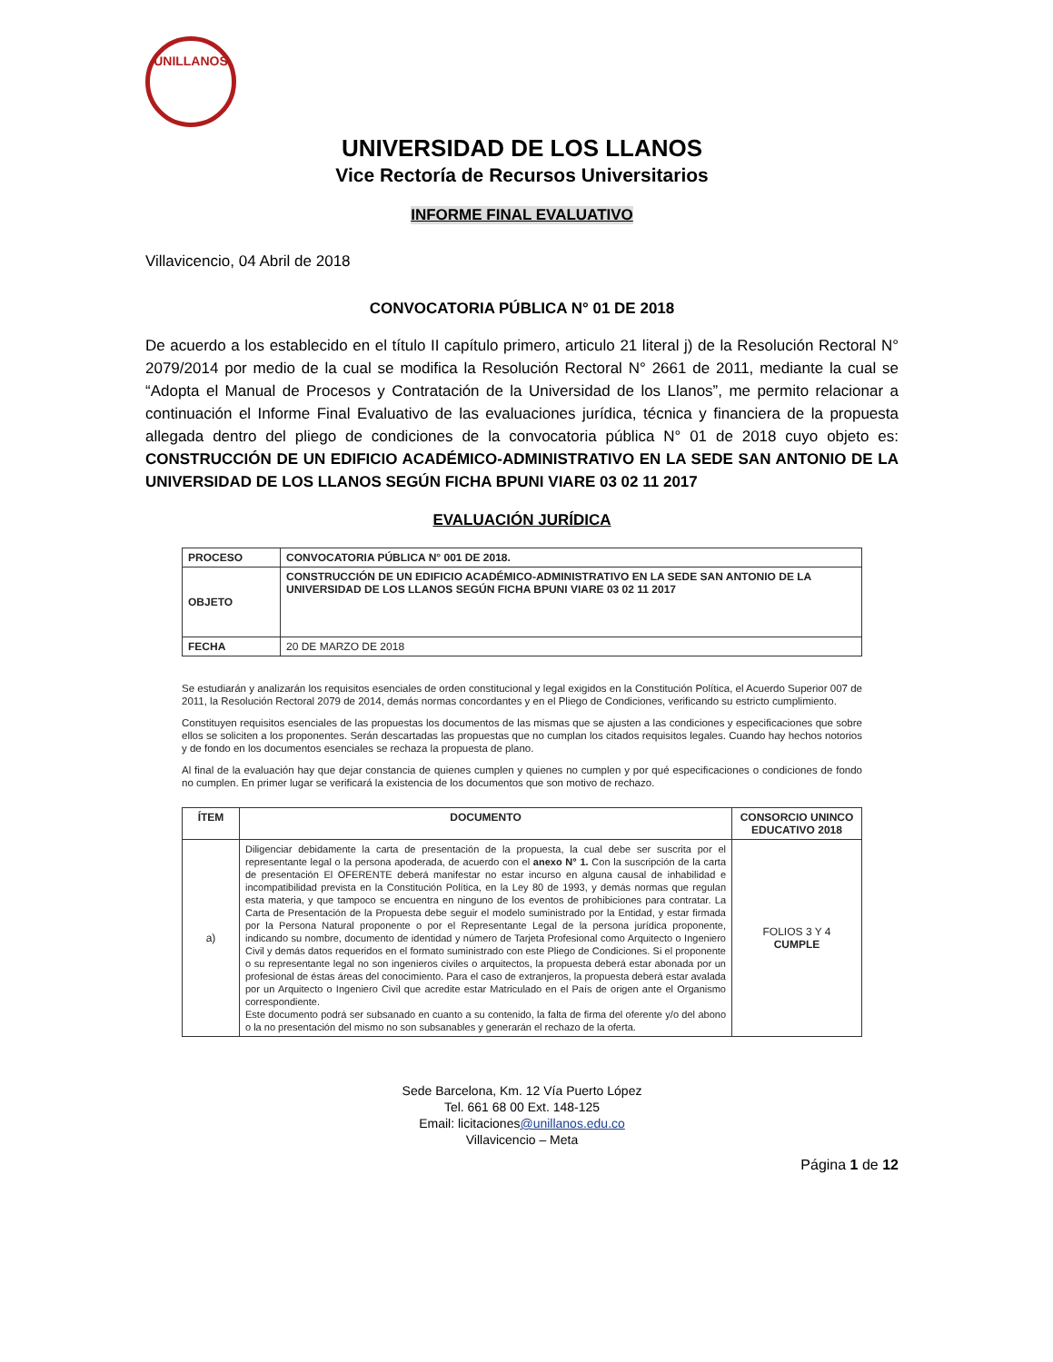UNILLANOS
UNIVERSIDAD DE LOS LLANOS
Vice Rectoría de Recursos Universitarios
INFORME FINAL EVALUATIVO
Villavicencio, 04 Abril de 2018
CONVOCATORIA PÚBLICA N° 01 DE 2018
De acuerdo a los establecido en el título II capítulo primero, articulo 21 literal j) de la Resolución Rectoral N° 2079/2014 por medio de la cual se modifica la Resolución Rectoral N° 2661 de 2011, mediante la cual se “Adopta el Manual de Procesos y Contratación de la Universidad de los Llanos”, me permito relacionar a continuación el Informe Final Evaluativo de las evaluaciones jurídica, técnica y financiera de la propuesta allegada dentro del pliego de condiciones de la convocatoria pública N° 01 de 2018 cuyo objeto es: CONSTRUCCIÓN DE UN EDIFICIO ACADÉMICO-ADMINISTRATIVO EN LA SEDE SAN ANTONIO DE LA UNIVERSIDAD DE LOS LLANOS SEGÚN FICHA BPUNI VIARE 03 02 11 2017
EVALUACIÓN JURÍDICA
| PROCESO | CONVOCATORIA PÚBLICA N° 001 DE 2018. |
| OBJETO | CONSTRUCCIÓN DE UN EDIFICIO ACADÉMICO-ADMINISTRATIVO EN LA SEDE SAN ANTONIO DE LA UNIVERSIDAD DE LOS LLANOS SEGÚN FICHA BPUNI VIARE 03 02 11 2017 |
| FECHA | 20 DE MARZO DE 2018 |
Se estudiarán y analizarán los requisitos esenciales de orden constitucional y legal exigidos en la Constitución Política, el Acuerdo Superior 007 de 2011, la Resolución Rectoral 2079 de 2014, demás normas concordantes y en el Pliego de Condiciones, verificando su estricto cumplimiento.
Constituyen requisitos esenciales de las propuestas los documentos de las mismas que se ajusten a las condiciones y especificaciones que sobre ellos se soliciten a los proponentes. Serán descartadas las propuestas que no cumplan los citados requisitos legales. Cuando hay hechos notorios y de fondo en los documentos esenciales se rechaza la propuesta de plano.
Al final de la evaluación hay que dejar constancia de quienes cumplen y quienes no cumplen y por qué especificaciones o condiciones de fondo no cumplen. En primer lugar se verificará la existencia de los documentos que son motivo de rechazo.
| ÍTEM | DOCUMENTO | CONSORCIO UNINCO EDUCATIVO 2018 |
| --- | --- | --- |
| a) | Diligenciar debidamente la carta de presentación de la propuesta, la cual debe ser suscrita por el representante legal o la persona apoderada, de acuerdo con el anexo N° 1. Con la suscripción de la carta de presentación El OFERENTE deberá manifestar no estar incurso en alguna causal de inhabilidad e incompatibilidad prevista en la Constitución Política, en la Ley 80 de 1993, y demás normas que regulan esta materia, y que tampoco se encuentra en ninguno de los eventos de prohibiciones para contratar. La Carta de Presentación de la Propuesta debe seguir el modelo suministrado por la Entidad, y estar firmada por la Persona Natural proponente o por el Representante Legal de la persona jurídica proponente, indicando su nombre, documento de identidad y número de Tarjeta Profesional como Arquitecto o Ingeniero Civil y demás datos requeridos en el formato suministrado con este Pliego de Condiciones. Si el proponente o su representante legal no son ingenieros civiles o arquitectos, la propuesta deberá estar abonada por un profesional de éstas áreas del conocimiento. Para el caso de extranjeros, la propuesta deberá estar avalada por un Arquitecto o Ingeniero Civil que acredite estar Matriculado en el País de origen ante el Organismo correspondiente. Este documento podrá ser subsanado en cuanto a su contenido, la falta de firma del oferente y/o del abono o la no presentación del mismo no son subsanables y generarán el rechazo de la oferta. | FOLIOS 3 Y 4 CUMPLE |
Sede Barcelona, Km. 12 Vía Puerto López
Tel. 661 68 00 Ext. 148-125
Email: licitaciones@unillanos.edu.co
Villavicencio – Meta
Página 1 de 12